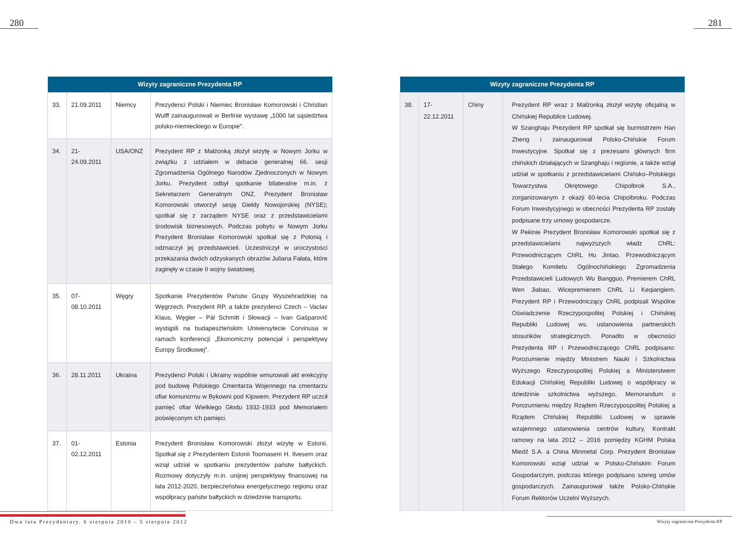280 281
| Wizyty zagraniczne Prezydenta RP | | | |
| --- | --- | --- | --- |
| 33. | 21.09.2011 | Niemcy | Prezydenci Polski i Niemiec Bronisław Komorowski i Christian Wulff zainaugurowali w Berlinie wystawę „1000 lat sąsiedztwa polsko-niemieckiego w Europie”. |
| 34. | 21-24.09.2011 | USA/ONZ | Prezydent RP z Małżonką złożył wizytę w Nowym Jorku w związku z udziałem w debacie generalnej 66. sesji Zgromadzenia Ogólnego Narodów Zjednoczonych w Nowym Jorku. Prezydent odbył spotkanie bilateralne m.in. z Sekretarzem Generalnym ONZ. Prezydent Bronisław Komorowski otworzył sesję Giełdy Nowojorskiej (NYSE); spotkał się z zarządem NYSE oraz z przedstawicielami środowisk biznesowych. Podczas pobytu w Nowym Jorku Prezydent Bronisław Komorowski spotkał się z Polonią i odznaczył jej przedstawicieli. Uczestniczył w uroczystości przekazania dwóch odzyskanych obrazów Juliana Fałata, które zaginęły w czasie II wojny światowej. |
| 35. | 07-08.10.2011 | Węgry | Spotkanie Prezydentów Państw Grupy Wyszehradzkiej na Węgrzech. Prezydent RP, a także prezydenci Czech – Vaclav Klaus, Węgier – Pál Schmitt i Słowacji – Ivan Gašparovič wystąpili na budapeszteńskim Uniwersytecie Corvinusa w ramach konferencji „Ekonomiczny potencjał i perspektywy Europy Środkowej”. |
| 36. | 28.11.2011 | Ukraina | Prezydenci Polski i Ukrainy wspólnie wmurowali akt erekcyjny pod budowę Polskiego Cmentarza Wojennego na cmentarzu ofiar komunizmu w Bykowni pod Kijowem. Prezydent RP uczcił pamięć ofiar Wielkiego Głodu 1932-1933 pod Memoriałem poświęconym ich pamięci. |
| 37. | 01-02.12.2011 | Estonia | Prezydent Bronisław Komorowski złożył wizytę w Estonii. Spotkał się z Prezydentem Estonii Toomasem H. Ilvesem oraz wziął udział w spotkaniu prezydentów państw bałtyckich. Rozmowy dotyczyły m.in. unijnej perspektywy finansowej na lata 2012-2020, bezpieczeństwa energetycznego regionu oraz współpracy państw bałtyckich w dziedzinie transportu. |
| Wizyty zagraniczne Prezydenta RP | | | |
| --- | --- | --- | --- |
| 38. | 17-22.12.2011 | Chiny | Prezydent RP wraz z Małżonką złożył wizytę oficjalną w Chińskiej Republice Ludowej. W Szanghaju Prezydent RP spotkał się burmistrzem Han Zheng i zainaugurował Polsko-Chińskie Forum Inwestycyjne. Spotkał się z prezesami głównych firm chińskich działających w Szanghaju i regionie, a także wziął udział w spotkaniu z przedstawicielami Chińsko–Polskiego Towarzystwa Okrętowego Chipolbrok S.A., zorganizowanym z okazji 60-lecia Chipolbroku. Podczas Forum Inwestycyjnego w obecności Prezydenta RP zostały podpisane trzy umowy gospodarcze. W Pekinie Prezydent Bronisław Komorowski spotkał się z przedstawicielami najwyższych władz ChRL: Przewodniczącym ChRL Hu Jintao, Przewodniczącym Stałego Komitetu Ogólnochińskiego Zgromadzenia Przedstawicieli Ludowych Wu Bangguo, Premierem ChRL Wen Jiabao, Wicepremierem ChRL Li Keqiangiem. Prezydent RP i Przewodniczący ChRL podpisali Wspólne Oświadczenie Rzeczypospolitej Polskiej i Chińskiej Republiki Ludowej ws. ustanowienia partnerskich stosunków strategicznych. Ponadto w obecności Prezydenta RP i Przewodniczącego ChRL podpisano: Porozumienie między Ministrem Nauki i Szkolnictwa Wyższego Rzeczypospolitej Polskiej a Ministerstwem Edukacji Chińskiej Republiki Ludowej o współpracy w dziedzinie szkolnictwa wyższego, Memorandum o Porozumieniu między Rządem Rzeczypospolitej Polskiej a Rządem Chińskiej Republiki Ludowej w sprawie wzajemnego ustanowienia centrów kultury, Kontrakt ramowy na lata 2012 – 2016 pomiędzy KGHM Polska Miedź S.A. a China Minmetal Corp. Prezydent Bronisław Komorowski wziął udział w Polsko-Chińskim Forum Gospodarczym, podczas którego podpisano szereg umów gospodarczych. Zainaugurował także Polsko-Chińskie Forum Rektorów Uczelni Wyższych. |
Dwa lata Prezydentury. 6 sierpnia 2010 – 5 sierpnia 2012
Wizyty zagraniczne Prezydenta RP